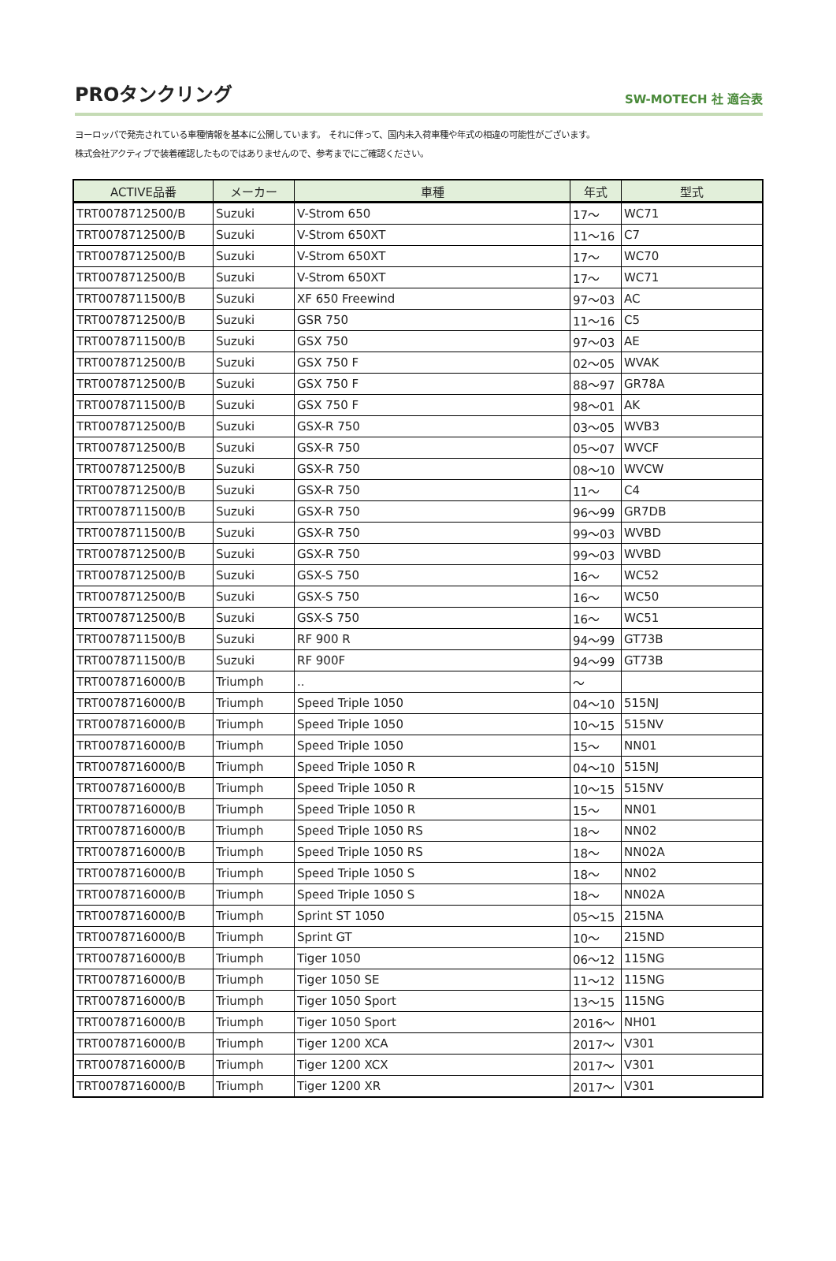PROタンクリング
SW-MOTECH 社 適合表
ヨーロッパで発売されている車種情報を基本に公開しています。 それに伴って、国内未入荷車種や年式の相違の可能性がございます。
株式会社アクティブで装着確認したものではありませんので、参考までにご確認ください。
| ACTIVE品番 | メーカー | 車種 | 年式 | 型式 |
| --- | --- | --- | --- | --- |
| TRT0078712500/B | Suzuki | V-Strom 650 | 17～ | WC71 |
| TRT0078712500/B | Suzuki | V-Strom 650XT | 11～16 | C7 |
| TRT0078712500/B | Suzuki | V-Strom 650XT | 17～ | WC70 |
| TRT0078712500/B | Suzuki | V-Strom 650XT | 17～ | WC71 |
| TRT0078711500/B | Suzuki | XF 650 Freewind | 97～03 | AC |
| TRT0078712500/B | Suzuki | GSR 750 | 11～16 | C5 |
| TRT0078711500/B | Suzuki | GSX 750 | 97～03 | AE |
| TRT0078712500/B | Suzuki | GSX 750 F | 02～05 | WVAK |
| TRT0078712500/B | Suzuki | GSX 750 F | 88～97 | GR78A |
| TRT0078711500/B | Suzuki | GSX 750 F | 98～01 | AK |
| TRT0078712500/B | Suzuki | GSX-R 750 | 03～05 | WVB3 |
| TRT0078712500/B | Suzuki | GSX-R 750 | 05～07 | WVCF |
| TRT0078712500/B | Suzuki | GSX-R 750 | 08～10 | WVCW |
| TRT0078712500/B | Suzuki | GSX-R 750 | 11～ | C4 |
| TRT0078711500/B | Suzuki | GSX-R 750 | 96～99 | GR7DB |
| TRT0078711500/B | Suzuki | GSX-R 750 | 99～03 | WVBD |
| TRT0078712500/B | Suzuki | GSX-R 750 | 99～03 | WVBD |
| TRT0078712500/B | Suzuki | GSX-S 750 | 16～ | WC52 |
| TRT0078712500/B | Suzuki | GSX-S 750 | 16～ | WC50 |
| TRT0078712500/B | Suzuki | GSX-S 750 | 16～ | WC51 |
| TRT0078711500/B | Suzuki | RF 900 R | 94～99 | GT73B |
| TRT0078711500/B | Suzuki | RF 900F | 94～99 | GT73B |
| TRT0078716000/B | Triumph | .. | ～ | |
| TRT0078716000/B | Triumph | Speed Triple 1050 | 04～10 | 515NJ |
| TRT0078716000/B | Triumph | Speed Triple 1050 | 10～15 | 515NV |
| TRT0078716000/B | Triumph | Speed Triple 1050 | 15～ | NN01 |
| TRT0078716000/B | Triumph | Speed Triple 1050 R | 04～10 | 515NJ |
| TRT0078716000/B | Triumph | Speed Triple 1050 R | 10～15 | 515NV |
| TRT0078716000/B | Triumph | Speed Triple 1050 R | 15～ | NN01 |
| TRT0078716000/B | Triumph | Speed Triple 1050 RS | 18～ | NN02 |
| TRT0078716000/B | Triumph | Speed Triple 1050 RS | 18～ | NN02A |
| TRT0078716000/B | Triumph | Speed Triple 1050 S | 18～ | NN02 |
| TRT0078716000/B | Triumph | Speed Triple 1050 S | 18～ | NN02A |
| TRT0078716000/B | Triumph | Sprint ST 1050 | 05～15 | 215NA |
| TRT0078716000/B | Triumph | Sprint GT | 10～ | 215ND |
| TRT0078716000/B | Triumph | Tiger 1050 | 06～12 | 115NG |
| TRT0078716000/B | Triumph | Tiger 1050 SE | 11～12 | 115NG |
| TRT0078716000/B | Triumph | Tiger 1050 Sport | 13～15 | 115NG |
| TRT0078716000/B | Triumph | Tiger 1050 Sport | 2016～ | NH01 |
| TRT0078716000/B | Triumph | Tiger 1200 XCA | 2017～ | V301 |
| TRT0078716000/B | Triumph | Tiger 1200 XCX | 2017～ | V301 |
| TRT0078716000/B | Triumph | Tiger 1200 XR | 2017～ | V301 |